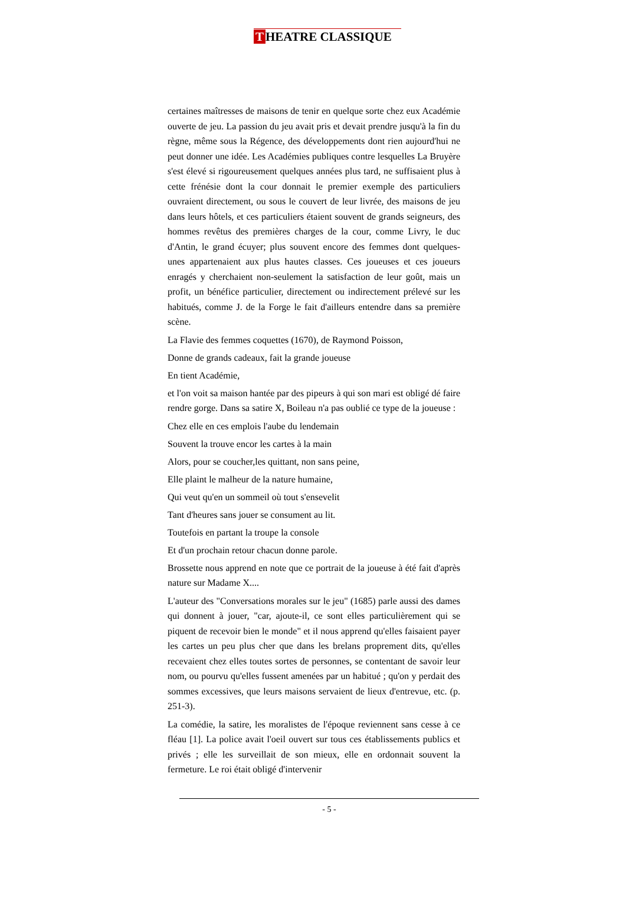T HEATRE CLASSIQUE
certaines maîtresses de maisons de tenir en quelque sorte chez eux Académie ouverte de jeu. La passion du jeu avait pris et devait prendre jusqu'à la fin du règne, même sous la Régence, des développements dont rien aujourd'hui ne peut donner une idée. Les Académies publiques contre lesquelles La Bruyère s'est élevé si rigoureusement quelques années plus tard, ne suffisaient plus à cette frénésie dont la cour donnait le premier exemple des particuliers ouvraient directement, ou sous le couvert de leur livrée, des maisons de jeu dans leurs hôtels, et ces particuliers étaient souvent de grands seigneurs, des hommes revêtus des premières charges de la cour, comme Livry, le duc d'Antin, le grand écuyer; plus souvent encore des femmes dont quelques-unes appartenaient aux plus hautes classes. Ces joueuses et ces joueurs enragés y cherchaient non-seulement la satisfaction de leur goût, mais un profit, un bénéfice particulier, directement ou indirectement prélevé sur les habitués, comme J. de la Forge le fait d'ailleurs entendre dans sa première scène.
La Flavie des femmes coquettes (1670), de Raymond Poisson,
Donne de grands cadeaux, fait la grande joueuse
En tient Académie,
et l'on voit sa maison hantée par des pipeurs à qui son mari est obligé dé faire rendre gorge. Dans sa satire X, Boileau n'a pas oublié ce type de la joueuse :
Chez elle en ces emplois l'aube du lendemain
Souvent la trouve encor les cartes à la main
Alors, pour se coucher,les quittant, non sans peine,
Elle plaint le malheur de la nature humaine,
Qui veut qu'en un sommeil où tout s'ensevelit
Tant d'heures sans jouer se consument au lit.
Toutefois en partant la troupe la console
Et d'un prochain retour chacun donne parole.
Brossette nous apprend en note que ce portrait de la joueuse à été fait d'après nature sur Madame X....
L'auteur des "Conversations morales sur le jeu" (1685) parle aussi des dames qui donnent à jouer, "car, ajoute-il, ce sont elles particulièrement qui se piquent de recevoir bien le monde" et il nous apprend qu'elles faisaient payer les cartes un peu plus cher que dans les brelans proprement dits, qu'elles recevaient chez elles toutes sortes de personnes, se contentant de savoir leur nom, ou pourvu qu'elles fussent amenées par un habitué ; qu'on y perdait des sommes excessives, que leurs maisons servaient de lieux d'entrevue, etc. (p. 251-3).
La comédie, la satire, les moralistes de l'époque reviennent sans cesse à ce fléau [1]. La police avait l'oeil ouvert sur tous ces établissements publics et privés ; elle les surveillait de son mieux, elle en ordonnait souvent la fermeture. Le roi était obligé d'intervenir
- 5 -